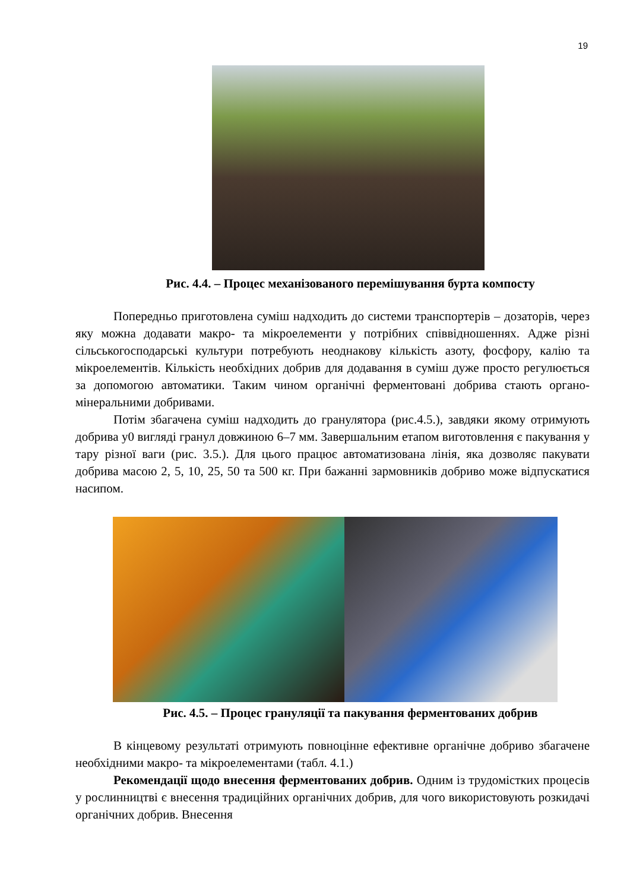19
Рис. 4.4. – Процес механізованого перемішування бурта компосту
Попередньо приготовлена суміш надходить до системи транспортерів – дозаторів, через яку можна додавати макро- та мікроелементи у потрібних співвідношеннях. Адже різні сільськогосподарські культури потребують неоднакову кількість азоту, фосфору, калію та мікроелементів. Кількість необхідних добрив для додавання в суміш дуже просто регулюється за допомогою автоматики. Таким чином органічні ферментовані добрива стають органо-мінеральними добривами.
Потім збагачена суміш надходить до гранулятора (рис.4.5.), завдяки якому отримують добрива у0 вигляді гранул довжиною 6–7 мм. Завершальним етапом виготовлення є пакування у тару різної ваги (рис. 3.5.). Для цього працює автоматизована лінія, яка дозволяє пакувати добрива масою 2, 5, 10, 25, 50 та 500 кг. При бажанні зармовників добриво може відпускатися насипом.
Рис. 4.5. – Процес грануляції та пакування ферментованих добрив
В кінцевому результаті отримують повноцінне ефективне органічне добриво збагачене необхідними макро- та мікроелементами (табл. 4.1.)
Рекомендації щодо внесення ферментованих добрив. Одним із трудомістких процесів у рослинництві є внесення традиційних органічних добрив, для чого використовують розкидачі органічних добрив. Внесення